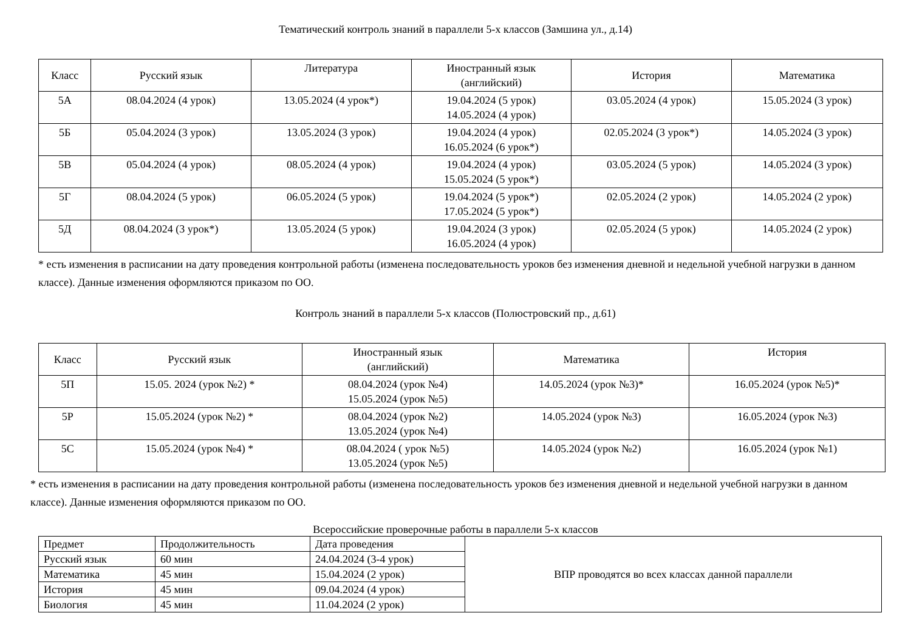Тематический контроль знаний в параллели 5-х классов (Замшина ул., д.14)
| Класс | Русский язык | Литература | Иностранный язык (английский) | История | Математика |
| --- | --- | --- | --- | --- | --- |
| 5А | 08.04.2024 (4 урок) | 13.05.2024 (4 урок*) | 19.04.2024 (5 урок) 14.05.2024 (4 урок) | 03.05.2024 (4 урок) | 15.05.2024 (3 урок) |
| 5Б | 05.04.2024 (3 урок) | 13.05.2024 (3 урок) | 19.04.2024 (4 урок) 16.05.2024 (6 урок*) | 02.05.2024 (3 урок*) | 14.05.2024 (3 урок) |
| 5В | 05.04.2024 (4 урок) | 08.05.2024 (4 урок) | 19.04.2024 (4 урок) 15.05.2024 (5 урок*) | 03.05.2024 (5 урок) | 14.05.2024 (3 урок) |
| 5Г | 08.04.2024 (5 урок) | 06.05.2024 (5 урок) | 19.04.2024 (5 урок*) 17.05.2024 (5 урок*) | 02.05.2024 (2 урок) | 14.05.2024 (2 урок) |
| 5Д | 08.04.2024 (3 урок*) | 13.05.2024 (5 урок) | 19.04.2024 (3 урок) 16.05.2024 (4 урок) | 02.05.2024 (5 урок) | 14.05.2024 (2 урок) |
* есть изменения в расписании на дату проведения контрольной работы (изменена последовательность уроков без изменения дневной и недельной учебной нагрузки в данном классе). Данные изменения оформляются приказом по ОО.
Контроль знаний в параллели 5-х классов (Полюстровский пр., д.61)
| Класс | Русский язык | Иностранный язык (английский) | Математика | История |
| --- | --- | --- | --- | --- |
| 5П | 15.05. 2024 (урок №2) * | 08.04.2024 (урок №4) 15.05.2024 (урок №5) | 14.05.2024 (урок №3)* | 16.05.2024 (урок №5)* |
| 5Р | 15.05.2024 (урок №2) * | 08.04.2024 (урок №2) 13.05.2024 (урок №4) | 14.05.2024 (урок №3) | 16.05.2024 (урок №3) |
| 5С | 15.05.2024 (урок №4) * | 08.04.2024 ( урок №5) 13.05.2024 (урок №5) | 14.05.2024 (урок №2) | 16.05.2024 (урок №1) |
* есть изменения в расписании на дату проведения контрольной работы (изменена последовательность уроков без изменения дневной и недельной учебной нагрузки в данном классе). Данные изменения оформляются приказом по ОО.
Всероссийские проверочные работы в параллели 5-х классов
| Предмет | Продолжительность | Дата проведения | ВПР проводятся во всех классах данной параллели |
| Русский язык | 60 мин | 24.04.2024 (3-4 урок) | |
| Математика | 45 мин | 15.04.2024 (2 урок) | |
| История | 45 мин | 09.04.2024 (4 урок) | |
| Биология | 45 мин | 11.04.2024 (2 урок) | |